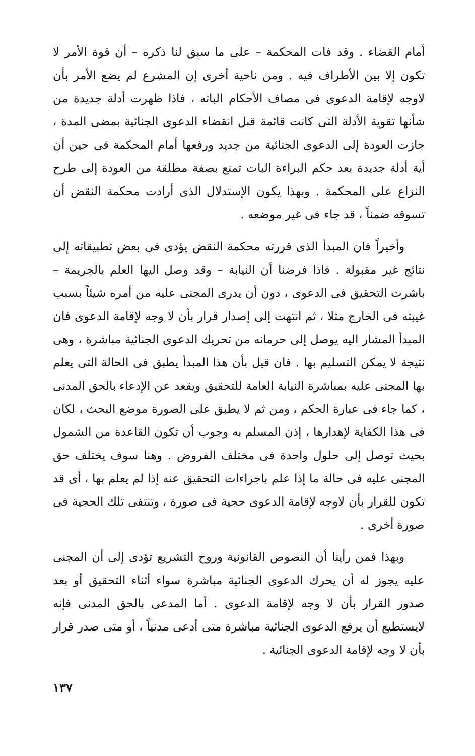أمام القضاء . وقد فات المحكمة – على ما سبق لنا ذكره – أن قوة الأمر لا تكون إلا بين الأطراف فيه . ومن ناحية أخرى إن المشرع لم يضع الأمر بأن لاوجه لإقامة الدعوى فى مصاف الأحكام الباته ، فاذا ظهرت أدلة جديدة من شأنها تقوية الأدلة التى كانت قائمة قبل انقضاء الدعوى الجنائية بمضى المدة ، جازت العودة إلى الدعوى الجنائية من جديد ورفعها أمام المحكمة فى حين أن أية أدلة جديدة بعد حكم البراءة البات تمنع بصفة مطلقة من العودة إلى طرح النزاع على المحكمة . وبهذا يكون الإستدلال الذى أرادت محكمة النقض أن تسوقه ضمناً ، قد جاء فى غير موضعه .
وأخيراً فان المبدأ الذى قررته محكمة النقض يؤدى فى بعض تطبيقاته إلى نتائج غير مقبولة . فاذا فرضنا أن النيابة – وقد وصل اليها العلم بالجريمة – باشرت التحقيق فى الدعوى ، دون أن يدرى المجنى عليه من أمره شيئاً بسبب غيبته فى الخارج مثلا ، ثم انتهت إلى إصدار قرار بأن لا وجه لإقامة الدعوى فان المبدأ المشار اليه يوصل إلى حرمانه من تحريك الدعوى الجنائية مباشرة ، وهى نتيجة لا يمكن التسليم بها . فان قيل بأن هذا المبدأ يطبق فى الحالة التى يعلم بها المجنى عليه بمباشرة النيابة العامة للتحقيق ويقعد عن الإدعاء بالحق المدنى ، كما جاء فى عبارة الحكم ، ومن ثم لا يطبق على الصورة موضع البحث ، لكان فى هذا الكفاية لإهدارها ، إذن المسلم به وجوب أن تكون القاعدة من الشمول بحيث توصل إلى حلول واحدة فى مختلف الفروض . وهنا سوف يختلف حق المجنى عليه فى حالة ما إذا علم باجراءات التحقيق عنه إذا لم يعلم بها ، أى قد تكون للقرار بأن لاوجه لإقامة الدعوى حجية فى صورة ، وتنتفى تلك الحجية فى صورة أخرى .
وبهذا فمن رأينا أن النصوص القانونية وروح التشريع تؤدى إلى أن المجنى عليه يجوز له أن يحرك الدعوى الجنائية مباشرة سواء أثناء التحقيق أو بعد صدور القرار بأن لا وجه لإقامة الدعوى . أما المدعى بالحق المدنى فإنه لايستطيع أن يرفع الدعوى الجنائية مباشرة متى أدعى مدنياً ، أو متى صدر قرار بأن لا وجه لإقامة الدعوى الجنائية .
١٣٧